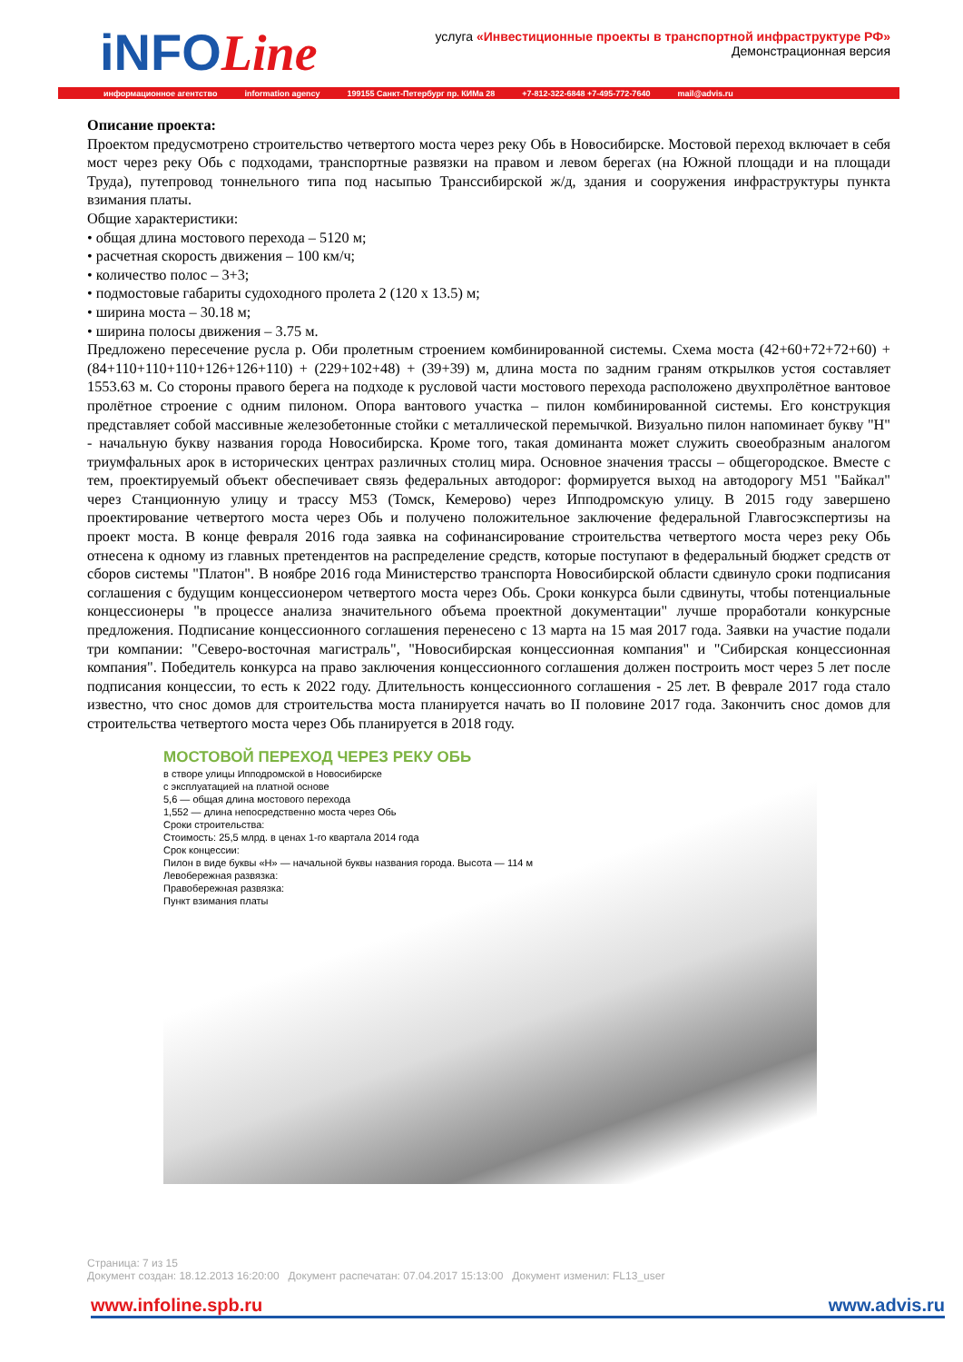iNFOLine
услуга «Инвестиционные проекты в транспортной инфраструктуре РФ»
Демонстрационная версия
информационное агентство information agency 199155 Санкт-Петербург пр. КИМа 28 +7-812-322-6848 +7-495-772-7640 mail@advis.ru
Описание проекта:
Проектом предусмотрено строительство четвертого моста через реку Обь в Новосибирске. Мостовой переход включает в себя мост через реку Обь с подходами, транспортные развязки на правом и левом берегах (на Южной площади и на площади Труда), путепровод тоннельного типа под насыпью Транссибирской ж/д, здания и сооружения инфраструктуры пункта взимания платы.
Общие характеристики:
• общая длина мостового перехода – 5120 м;
• расчетная скорость движения – 100 км/ч;
• количество полос – 3+3;
• подмостовые габариты судоходного пролета 2 (120 х 13.5) м;
• ширина моста – 30.18 м;
• ширина полосы движения – 3.75 м.
Предложено пересечение русла р. Оби пролетным строением комбинированной системы. Схема моста (42+60+72+72+60) + (84+110+110+110+126+126+110) + (229+102+48) + (39+39) м, длина моста по задним граням открылков устоя составляет 1553.63 м. Со стороны правого берега на подходе к русловой части мостового перехода расположено двухпролётное вантовое пролётное строение с одним пилоном. Опора вантового участка – пилон комбинированной системы. Его конструкция представляет собой массивные железобетонные стойки с металлической перемычкой. Визуально пилон напоминает букву "Н" - начальную букву названия города Новосибирска. Кроме того, такая доминанта может служить своеобразным аналогом триумфальных арок в исторических центрах различных столиц мира. Основное значения трассы – общегородское. Вместе с тем, проектируемый объект обеспечивает связь федеральных автодорог: формируется выход на автодорогу М51 "Байкал" через Станционную улицу и трассу М53 (Томск, Кемерово) через Ипподромскую улицу. В 2015 году завершено проектирование четвертого моста через Обь и получено положительное заключение федеральной Главгосэкспертизы на проект моста. В конце февраля 2016 года заявка на софинансирование строительства четвертого моста через реку Обь отнесена к одному из главных претендентов на распределение средств, которые поступают в федеральный бюджет средств от сборов системы "Платон". В ноябре 2016 года Министерство транспорта Новосибирской области сдвинуло сроки подписания соглашения с будущим концессионером четвертого моста через Обь. Сроки конкурса были сдвинуты, чтобы потенциальные концессионеры "в процессе анализа значительного объема проектной документации" лучше проработали конкурсные предложения. Подписание концессионного соглашения перенесено с 13 марта на 15 мая 2017 года. Заявки на участие подали три компании: "Северо-восточная магистраль", "Новосибирская концессионная компания" и "Сибирская концессионная компания". Победитель конкурса на право заключения концессионного соглашения должен построить мост через 5 лет после подписания концессии, то есть к 2022 году. Длительность концессионного соглашения - 25 лет. В феврале 2017 года стало известно, что снос домов для строительства моста планируется начать во II половине 2017 года. Закончить снос домов для строительства четвертого моста через Обь планируется в 2018 году.
МОСТОВОЙ ПЕРЕХОД ЧЕРЕЗ РЕКУ ОБЬ
в створе улицы Ипподромской в Новосибирске
с эксплуатацией на платной основе
5,6 — общая длина мостового перехода
1,552 — длина непосредственно моста через Обь
Сроки строительства:
Стоимость: 25,5 млрд. в ценах 1-го квартала 2014 года
Срок концессии:
Пилон в виде буквы «Н» — начальной буквы названия города. Высота — 114 м
Левобережная развязка:
Правобережная развязка:
Пункт взимания платы
Страница: 7 из 15
Документ создан: 18.12.2013 16:20:00 Документ распечатан: 07.04.2017 15:13:00 Документ изменил: FL13_user
www.infoline.spb.ru www.advis.ru